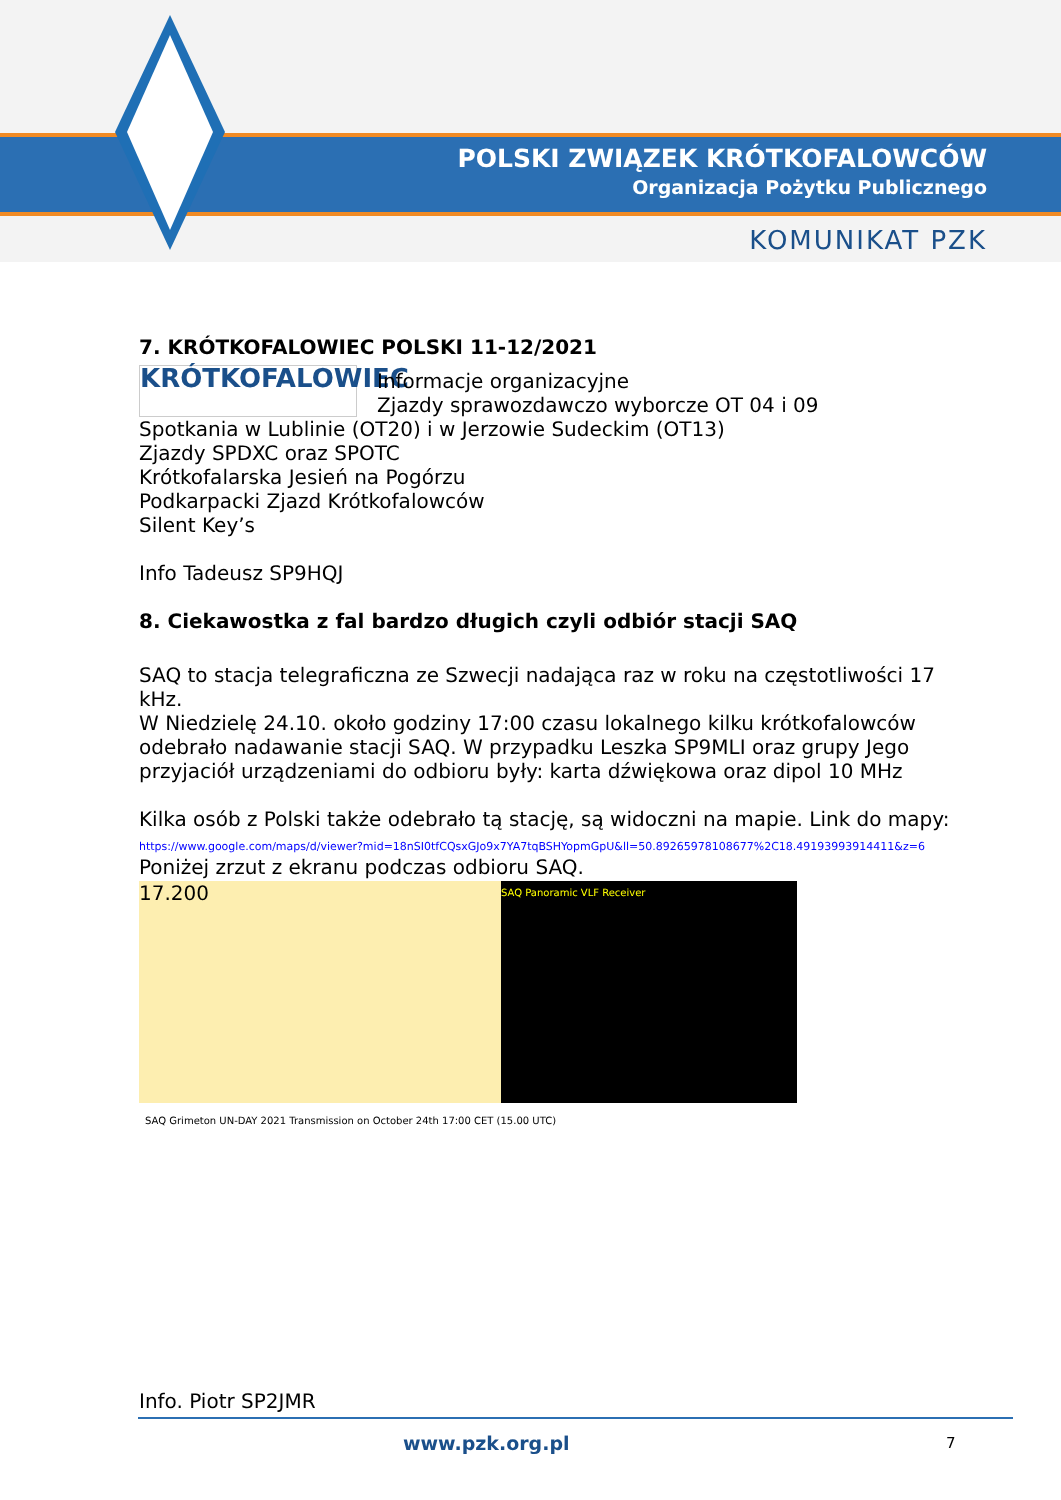POLSKI ZWIĄZEK KRÓTKOFALOWCÓW
Organizacja Pożytku Publicznego
KOMUNIKAT PZK
7. KRÓTKOFALOWIEC POLSKI 11-12/2021
KRÓTKOFALOWIEC
Informacje organizacyjne
Zjazdy sprawozdawczo wyborcze OT 04 i 09
Spotkania w Lublinie (OT20) i w Jerzowie Sudeckim (OT13)
Zjazdy SPDXC oraz SPOTC
Krótkofalarska Jesień na Pogórzu
Podkarpacki Zjazd Krótkofalowców
Silent Key’s
Info Tadeusz SP9HQJ
8. Ciekawostka z fal bardzo długich czyli odbiór stacji SAQ
SAQ to stacja telegraficzna ze Szwecji nadająca raz w roku na częstotliwości 17 kHz.
W Niedzielę 24.10. około godziny 17:00 czasu lokalnego kilku krótkofalowców odebrało nadawanie stacji SAQ. W przypadku Leszka SP9MLI oraz grupy Jego przyjaciół urządzeniami do odbioru były: karta dźwiękowa oraz dipol 10 MHz
Kilka osób z Polski także odebrało tą stację, są widoczni na mapie. Link do mapy:
https://www.google.com/maps/d/viewer?mid=18nSI0tfCQsxGJo9x7YA7tqBSHYopmGpU&ll=50.89265978108677%2C18.49193993914411&z=6
Poniżej zrzut z ekranu podczas odbioru SAQ.
17.200
SAQ Panoramic VLF Receiver
SAQ Grimeton UN-DAY 2021 Transmission on October 24th 17:00 CET (15.00 UTC)
Info. Piotr SP2JMR
www.pzk.org.pl 7